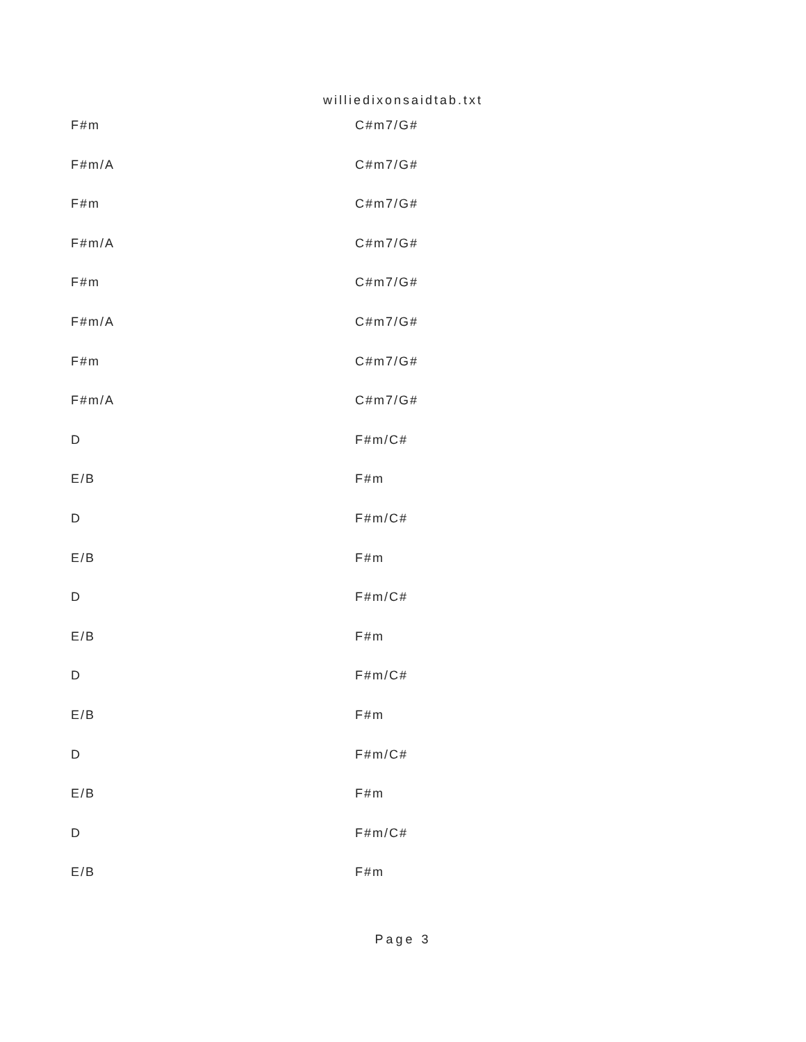williedixonsaidtab.txt
F#m C#m7/G#
F#m/A C#m7/G#
F#m C#m7/G#
F#m/A C#m7/G#
F#m C#m7/G#
F#m/A C#m7/G#
F#m C#m7/G#
F#m/A C#m7/G#
D F#m/C#
E/B F#m
D F#m/C#
E/B F#m
D F#m/C#
E/B F#m
D F#m/C#
E/B F#m
D F#m/C#
E/B F#m
D F#m/C#
E/B F#m
Page 3